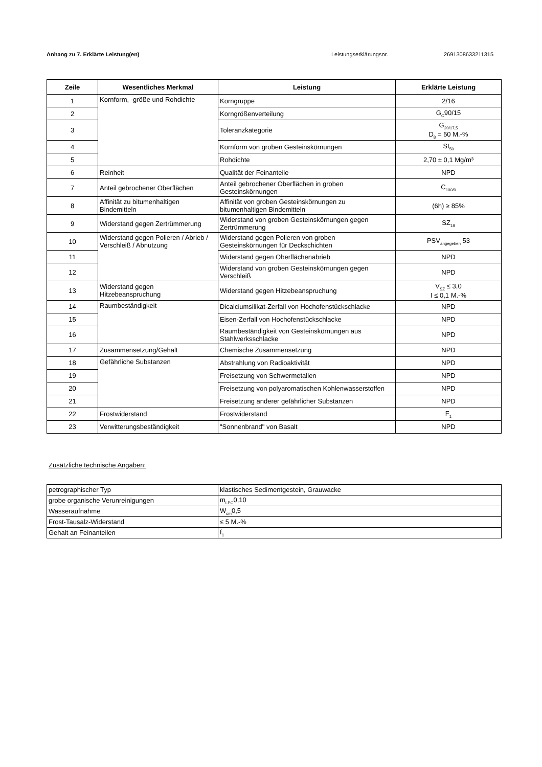Anhang zu 7. Erklärte Leistung(en) Leistungserklärungsnr. 2691308633211315
| Zeile | Wesentliches Merkmal | Leistung | Erklärte Leistung |
| --- | --- | --- | --- |
| 1 | Kornform, -größe und Rohdichte | Korngruppe | 2/16 |
| 2 | | Korngrößenverteilung | G<sub>C</sub>90/15 |
| 3 | | Toleranzkategorie | G<sub>20/17,5</sub> D<sub>8</sub> = 50 M.-% |
| 4 | | Kornform von groben Gesteinskörnungen | SI<sub>50</sub> |
| 5 | | Rohdichte | 2,70 ± 0,1 Mg/m³ |
| 6 | Reinheit | Qualität der Feinanteile | NPD |
| 7 | Anteil gebrochener Oberflächen | Anteil gebrochener Oberflächen in groben Gesteinskörnungen | C<sub>100/0</sub> |
| 8 | Affinität zu bitumenhaltigen Bindemitteln | Affinität von groben Gesteinskörnungen zu bitumenhaltigen Bindemitteln | (6h) ≥ 85% |
| 9 | Widerstand gegen Zertrümmerung | Widerstand von groben Gesteinskörnungen gegen Zertrümmerung | SZ<sub>18</sub> |
| 10 | Widerstand gegen Polieren / Abrieb / Verschleiß / Abnutzung | Widerstand gegen Polieren von groben Gesteinskörnungen für Deckschichten | PSV<sub>angegeben</sub> 53 |
| 11 | | Widerstand gegen Oberflächenabrieb | NPD |
| 12 | | Widerstand von groben Gesteinskörnungen gegen Verschleiß | NPD |
| 13 | Widerstand gegen Hitzebeanspruchung | Widerstand gegen Hitzebeanspruchung | V<sub>SZ</sub> ≤ 3,0 I ≤ 0,1 M.-% |
| 14 | Raumbeständigkeit | Dicalciumsilikat-Zerfall von Hochofenstückschlacke | NPD |
| 15 | | Eisen-Zerfall von Hochofenstückschlacke | NPD |
| 16 | | Raumbeständigkeit von Gesteinskörnungen aus Stahlwerksschlacke | NPD |
| 17 | Zusammensetzung/Gehalt | Chemische Zusammensetzung | NPD |
| 18 | Gefährliche Substanzen | Abstrahlung von Radioaktivität | NPD |
| 19 | | Freisetzung von Schwermetallen | NPD |
| 20 | | Freisetzung von polyaromatischen Kohlenwasserstoffen | NPD |
| 21 | | Freisetzung anderer gefährlicher Substanzen | NPD |
| 22 | Frostwiderstand | Frostwiderstand | F<sub>1</sub> |
| 23 | Verwitterungsbeständigkeit | "Sonnenbrand" von Basalt | NPD |
Zusätzliche technische Angaben:
| petrographischer Typ | klastisches Sedimentgestein, Grauwacke |
| grobe organische Verunreinigungen | m<sub>LPC</sub>0,10 |
| Wasseraufnahme | W<sub>cm</sub>0,5 |
| Frost-Tausalz-Widerstand | ≤ 5 M.-% |
| Gehalt an Feinanteilen | f<sub>1</sub> |